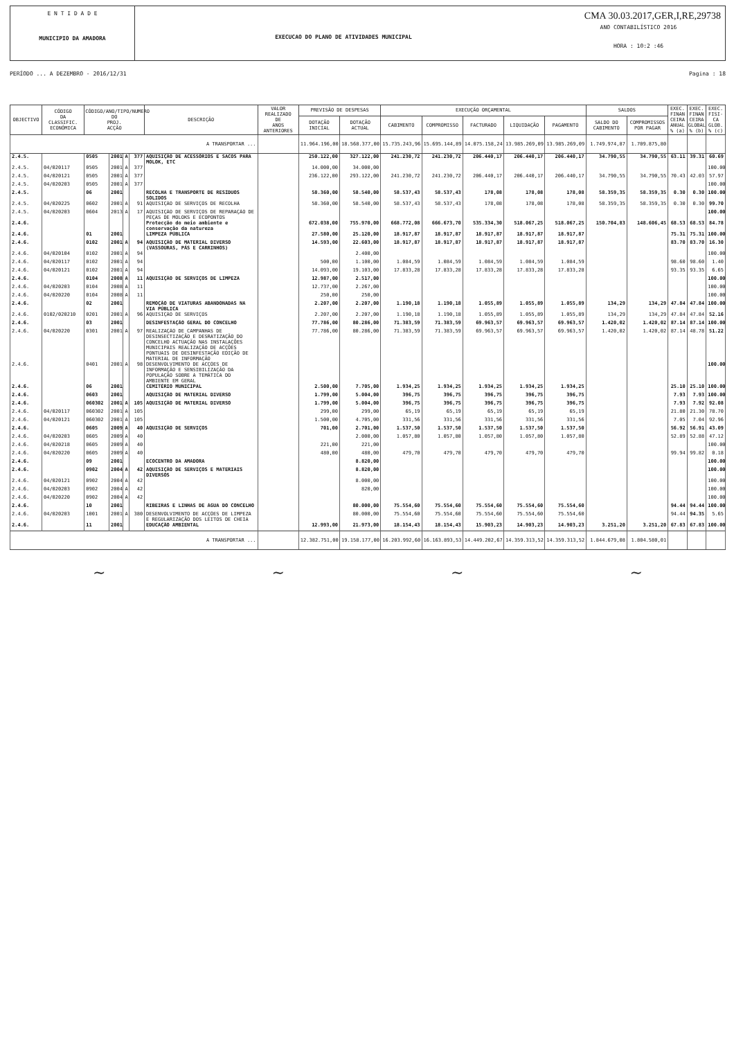E N T I D A D E
MUNICIPIO DA AMADORA
EXECUCAO DO PLANO DE ATIVIDADES MUNICIPAL
CMA 30.03.2017,GER,I,RE,29738
ANO CONTABILÍSTICO 2016
HORA : 10:2 :46
PERÍODO ... A DEZEMBRO - 2016/12/31 Pagina : 18
| OBJECTIVO | CÓDIGO DA CLASSIFIC. ECONÓMICA | CÓDIGO/ANO/TIPO/NUMERO DO PROJ. ACÇÃO | | | | DESCRIÇÃO | VALOR REALIZADO DE ANOS ANTERIORES | PREVISÃO DE DESPESAS | | EXECUÇÃO ORÇAMENTAL | | | | | SALDOS | | EXEC. FINAN CEIRA ANUAL % (a) | EXEC. FINAN CEIRA GLOBAL % (b) | EXEC. FISI- CA GLOB. % (c) |
| --- | --- | --- | --- | --- | --- | --- | --- | --- | --- | --- | --- | --- | --- | --- | --- | --- | --- | --- | --- |
| | | | | | | | | DOTAÇÃO INICIAL | DOTAÇÃO ACTUAL | CABIMENTO | COMPROMISSO | FACTURADO | LIQUIDAÇÃO | PAGAMENTO | SALDO DO CABIMENTO | COMPROMISSOS POR PAGAR | | | |
| A TRANSPORTAR ... | | | | | | | | 11.964.196,00 | 18.568.377,00 | 15.735.243,96 | 15.695.144,89 | 14.075.158,24 | 13.985.269,09 | 13.985.269,09 | 1.749.974,87 | 1.709.875,80 | | | |
| 2.4.5. | | 0505 | 2001 | A | 377 | AQUISIÇÃO DE ACESSÓRIOS E SACOS PARA MOLOK, ETC | | 250.122,00 | 327.122,00 | 241.230,72 | 241.230,72 | 206.440,17 | 206.440,17 | 206.440,17 | 34.790,55 | 34.790,55 | 63.11 | 39.31 | 60.69 |
| 2.4.5. | 04/020117 | 0505 | 2001 | A | 377 | | | 14.000,00 | 34.000,00 | | | | | | | | | | 100.00 |
| 2.4.5. | 04/020121 | 0505 | 2001 | A | 377 | | | 236.122,00 | 293.122,00 | 241.230,72 | 241.230,72 | 206.440,17 | 206.440,17 | 206.440,17 | 34.790,55 | 34.790,55 | 70.43 | 42.03 | 57.97 |
| 2.4.5. | 04/020203 | 0505 | 2001 | A | 377 | | | | | | | | | | | | | | 100.00 |
| 2.4.5. | | 06 | 2001 | | | RECOLHA E TRANSPORTE DE RESÍDUOS SOLIDOS | | 58.360,00 | 58.540,00 | 58.537,43 | 58.537,43 | 178,08 | 178,08 | 178,08 | 58.359,35 | 58.359,35 | 0.30 | 0.30 | 100.00 |
| 2.4.5. | 04/020225 | 0602 | 2001 | A | 91 | AQUISIÇÃO DE SERVIÇOS DE RECOLHA | | 58.360,00 | 58.540,00 | 58.537,43 | 58.537,43 | 178,08 | 178,08 | 178,08 | 58.359,35 | 58.359,35 | 0.30 | 0.30 | 99.70 |
| 2.4.5. | 04/020203 | 0604 | 2013 | A | 17 | AQUISIÇÃO DE SERVIÇOS DE REPARAÇÃO DE PEÇAS DE MOLOKS E ECOPONTOS | | | | | | | | | | | | | 100.00 |
| 2.4.6. | | | | | | Protecção do meio ambiente e conservação da natureza | | 672.038,00 | 755.970,00 | 668.772,08 | 666.673,70 | 535.334,30 | 518.067,25 | 518.067,25 | 150.704,83 | 148.606,45 | 68.53 | 68.53 | 84.78 |
| 2.4.6. | | 01 | 2001 | | | LIMPEZA PÚBLICA | | 27.580,00 | 25.120,00 | 18.917,87 | 18.917,87 | 18.917,87 | 18.917,87 | 18.917,87 | | | 75.31 | 75.31 | 100.00 |
| 2.4.6. | | 0102 | 2001 | A | 94 | AQUISIÇÃO DE MATERIAL DIVERSO (VASSOURAS, PÁS E CARRINHOS) | | 14.593,00 | 22.603,00 | 18.917,87 | 18.917,87 | 18.917,87 | 18.917,87 | 18.917,87 | | | 83.70 | 83.70 | 16.30 |
| 2.4.6. | 04/020104 | 0102 | 2001 | A | 94 | | | | 2.400,00 | | | | | | | | | | 100.00 |
| 2.4.6. | 04/020117 | 0102 | 2001 | A | 94 | | | 500,00 | 1.100,00 | 1.084,59 | 1.084,59 | 1.084,59 | 1.084,59 | 1.084,59 | | | 98.60 | 98.60 | 1.40 |
| 2.4.6. | 04/020121 | 0102 | 2001 | A | 94 | | | 14.093,00 | 19.103,00 | 17.833,28 | 17.833,28 | 17.833,28 | 17.833,28 | 17.833,28 | | | 93.35 | 93.35 | 6.65 |
| 2.4.6. | | 0104 | 2008 | A | 11 | AQUISIÇÃO DE SERVIÇOS DE LIMPEZA | | 12.987,00 | 2.517,00 | | | | | | | | | | 100.00 |
| 2.4.6. | 04/020203 | 0104 | 2008 | A | 11 | | | 12.737,00 | 2.267,00 | | | | | | | | | | 100.00 |
| 2.4.6. | 04/020220 | 0104 | 2008 | A | 11 | | | 250,00 | 250,00 | | | | | | | | | | 100.00 |
| 2.4.6. | | 02 | 2001 | | | REMOÇÃO DE VIATURAS ABANDONADAS NA VIA PÚBLICA | | 2.207,00 | 2.207,00 | 1.190,18 | 1.190,18 | 1.055,89 | 1.055,89 | 1.055,89 | 134,29 | 134,29 | 47.84 | 47.84 | 100.00 |
| 2.4.6. | 0102/020210 | 0201 | 2001 | A | 96 | AQUISIÇÃO DE SERVIÇOS | | 2.207,00 | 2.207,00 | 1.190,18 | 1.190,18 | 1.055,89 | 1.055,89 | 1.055,89 | 134,29 | 134,29 | 47.84 | 47.84 | 52.16 |
| 2.4.6. | | 03 | 2001 | | | DESINFESTAÇÃO GERAL DO CONCELHO | | 77.786,00 | 80.286,00 | 71.383,59 | 71.383,59 | 69.963,57 | 69.963,57 | 69.963,57 | 1.420,02 | 1.420,02 | 87.14 | 87.14 | 100.00 |
| 2.4.6. | 04/020220 | 0301 | 2001 | A | 97 | REALIZAÇÃO DE CAMPANHAS DE DESINSECTIZAÇÃO E DESRATIZAÇÃO DO CONCELHO ACTUAÇÃO NAS INSTALAÇÕES MUNICIPAIS REALIZAÇÃO DE ACÇÕES PONTUAIS DE DESINFESTAÇÃO EDIÇÃO DE MATERIAL DE INFORMAÇÃO | | 77.786,00 | 80.286,00 | 71.383,59 | 71.383,59 | 69.963,57 | 69.963,57 | 69.963,57 | 1.420,02 | 1.420,02 | 87.14 | 48.78 | 51.22 |
| 2.4.6. | | 0401 | 2001 | A | 98 | DESENVOLVIMENTO DE ACÇÕES DE INFORMAÇÃO E SENSIBILIZAÇÃO DA POPULAÇÃO SOBRE A TEMÁTICA DO AMBIENTE EM GERAL | | | | | | | | | | | | | 100.00 |
| 2.4.6. | | 06 | 2001 | | | CEMITÉRIO MUNICIPAL | | 2.500,00 | 7.705,00 | 1.934,25 | 1.934,25 | 1.934,25 | 1.934,25 | 1.934,25 | | | 25.10 | 25.10 | 100.00 |
| 2.4.6. | | 0603 | 2001 | | | AQUISIÇÃO DE MATERIAL DIVERSO | | 1.799,00 | 5.004,00 | 396,75 | 396,75 | 396,75 | 396,75 | 396,75 | | | 7.93 | 7.93 | 100.00 |
| 2.4.6. | | 060302 | 2001 | A | 105 | AQUISIÇÃO DE MATERIAL DIVERSO | | 1.799,00 | 5.004,00 | 396,75 | 396,75 | 396,75 | 396,75 | 396,75 | | | 7.93 | 7.92 | 92.08 |
| 2.4.6. | 04/020117 | 060302 | 2001 | A | 105 | | | 299,00 | 299,00 | 65,19 | 65,19 | 65,19 | 65,19 | 65,19 | | | 21.80 | 21.30 | 78.70 |
| 2.4.6. | 04/020121 | 060302 | 2001 | A | 105 | | | 1.500,00 | 4.705,00 | 331,56 | 331,56 | 331,56 | 331,56 | 331,56 | | | 7.05 | 7.04 | 92.96 |
| 2.4.6. | | 0605 | 2009 | A | 40 | AQUISIÇÃO DE SERVIÇOS | | 701,00 | 2.701,00 | 1.537,50 | 1.537,50 | 1.537,50 | 1.537,50 | 1.537,50 | | | 56.92 | 56.91 | 43.09 |
| 2.4.6. | 04/020203 | 0605 | 2009 | A | 40 | | | | 2.000,00 | 1.057,80 | 1.057,80 | 1.057,80 | 1.057,80 | 1.057,80 | | | 52.89 | 52.88 | 47.12 |
| 2.4.6. | 04/020218 | 0605 | 2009 | A | 40 | | | 221,00 | 221,00 | | | | | | | | | | 100.00 |
| 2.4.6. | 04/020220 | 0605 | 2009 | A | 40 | | | 480,00 | 480,00 | 479,70 | 479,70 | 479,70 | 479,70 | 479,70 | | | 99.94 | 99.82 | 0.18 |
| 2.4.6. | | 09 | 2001 | | | ECOCENTRO DA AMADORA | | | 8.820,00 | | | | | | | | | | 100.00 |
| 2.4.6. | | 0902 | 2004 | A | 42 | AQUISIÇÃO DE SERVIÇOS E MATERIAIS DIVERSOS | | | 8.820,00 | | | | | | | | | | 100.00 |
| 2.4.6. | 04/020121 | 0902 | 2004 | A | 42 | | | | 8.000,00 | | | | | | | | | | 100.00 |
| 2.4.6. | 04/020203 | 0902 | 2004 | A | 42 | | | | 820,00 | | | | | | | | | | 100.00 |
| 2.4.6. | 04/020220 | 0902 | 2004 | A | 42 | | | | | | | | | | | | | | 100.00 |
| 2.4.6. | | 10 | 2001 | | | RIBEIRAS E LINHAS DE ÁGUA DO CONCELHO | | | 80.000,00 | 75.554,60 | 75.554,60 | 75.554,60 | 75.554,60 | 75.554,60 | | | 94.44 | 94.44 | 100.00 |
| 2.4.6. | 04/020203 | 1001 | 2001 | A | 380 | DESENVOLVIMENTO DE ACÇÕES DE LIMPEZA E REGULARIZAÇÃO DOS LEITOS DE CHEIA | | | 80.000,00 | 75.554,60 | 75.554,60 | 75.554,60 | 75.554,60 | 75.554,60 | | | 94.44 | 94.35 | 5.65 |
| 2.4.6. | | 11 | 2001 | | | EDUCAÇÃO AMBIENTAL | | 12.993,00 | 21.973,00 | 18.154,43 | 18.154,43 | 15.903,23 | 14.903,23 | 14.903,23 | 3.251,20 | 3.251,20 | 67.83 | 67.83 | 100.00 |
| A TRANSPORTAR ... | | | | | | | | 12.382.751,00 | 19.158.177,00 | 16.203.992,60 | 16.163.893,53 | 14.449.202,67 | 14.359.313,52 | 14.359.313,52 | 1.844.679,08 | 1.804.580,01 | | | |
~ ~ ~ ~